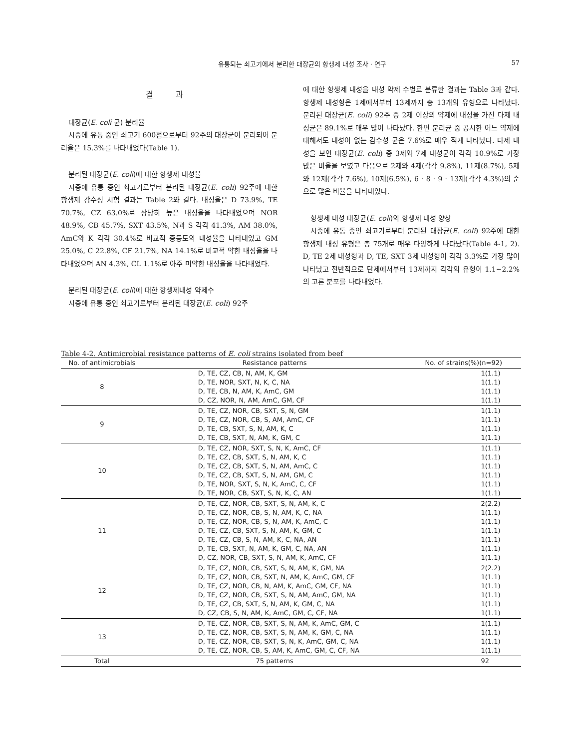유통되는 쇠고기에서 분리한 대장균의 항생제 내성 조사 · 연구 57
결 과
대장균(E. coli 균) 분리율
시중에 유통 중인 쇠고기 600점으로부터 92주의 대장균이 분리되어 분리율은 15.3%를 나타내었다(Table 1).
분리된 대장균(E. coli)에 대한 항생제 내성율
시중에 유통 중인 쇠고기로부터 분리된 대장균(E. coli) 92주에 대한 항생제 감수성 시험 결과는 Table 2와 같다. 내성율은 D 73.9%, TE 70.7%, CZ 63.0%로 상당히 높은 내성율을 나타내었으며 NOR 48.9%, CB 45.7%, SXT 43.5%, N과 S 각각 41.3%, AM 38.0%, AmC와 K 각각 30.4%로 비교적 중등도의 내성율을 나타내었고 GM 25.0%, C 22.8%, CF 21.7%, NA 14.1%로 비교적 약한 내성율을 나타내었으며 AN 4.3%, CL 1.1%로 아주 미약한 내성율을 나타내었다.
분리된 대장균(E. coli)에 대한 항생제내성 약제수
시중에 유통 중인 쇠고기로부터 분리된 대장균(E. coli) 92주
에 대한 항생제 내성을 내성 약제 수별로 분류한 결과는 Table 3과 같다. 항생제 내성형은 1제에서부터 13제까지 총 13개의 유형으로 나타났다. 분리된 대장균(E. coli) 92주 중 2제 이상의 약제에 내성을 가진 다제 내성균은 89.1%로 매우 많이 나타났다. 한편 분리균 중 공시한 어느 약제에 대해서도 내성이 없는 감수성 균은 7.6%로 매우 적게 나타났다. 다제 내성을 보인 대장균(E. coli) 중 3제와 7제 내성균이 각각 10.9%로 가장 많은 비율을 보였고 다음으로 2제와 4제(각각 9.8%), 11제(8.7%), 5제와 12제(각각 7.6%), 10제(6.5%), 6 · 8 · 9 · 13제(각각 4.3%)의 순으로 많은 비율을 나타내었다.
항생제 내성 대장균(E. coli)의 항생제 내성 양상
시중에 유통 중인 쇠고기로부터 분리된 대장균(E. coli) 92주에 대한 항생제 내성 유형은 총 75개로 매우 다양하게 나타났다(Table 4-1, 2). D, TE 2제 내성형과 D, TE, SXT 3제 내성형이 각각 3.3%로 가장 많이 나타났고 전반적으로 단제에서부터 13제까지 각각의 유형이 1.1~2.2%의 고른 분포를 나타내었다.
Table 4-2. Antimicrobial resistance patterns of E. coli strains isolated from beef
| No. of antimicrobials | Resistance patterns | No. of strains(%)(n=92) |
| --- | --- | --- |
| 8 | D, TE, CZ, CB, N, AM, K, GM D, TE, NOR, SXT, N, K, C, NA D, TE, CB, N, AM, K, AmC, GM D, CZ, NOR, N, AM, AmC, GM, CF | 1(1.1) 1(1.1) 1(1.1) 1(1.1) |
| 9 | D, TE, CZ, NOR, CB, SXT, S, N, GM D, TE, CZ, NOR, CB, S, AM, AmC, CF D, TE, CB, SXT, S, N, AM, K, C D, TE, CB, SXT, N, AM, K, GM, C | 1(1.1) 1(1.1) 1(1.1) 1(1.1) |
| 10 | D, TE, CZ, NOR, SXT, S, N, K, AmC, CF D, TE, CZ, CB, SXT, S, N, AM, K, C D, TE, CZ, CB, SXT, S, N, AM, AmC, C D, TE, CZ, CB, SXT, S, N, AM, GM, C D, TE, NOR, SXT, S, N, K, AmC, C, CF D, TE, NOR, CB, SXT, S, N, K, C, AN | 1(1.1) 1(1.1) 1(1.1) 1(1.1) 1(1.1) 1(1.1) |
| 11 | D, TE, CZ, NOR, CB, SXT, S, N, AM, K, C D, TE, CZ, NOR, CB, S, N, AM, K, C, NA D, TE, CZ, NOR, CB, S, N, AM, K, AmC, C D, TE, CZ, CB, SXT, S, N, AM, K, GM, C D, TE, CZ, CB, S, N, AM, K, C, NA, AN D, TE, CB, SXT, N, AM, K, GM, C, NA, AN D, CZ, NOR, CB, SXT, S, N, AM, K, AmC, CF | 2(2.2) 1(1.1) 1(1.1) 1(1.1) 1(1.1) 1(1.1) 1(1.1) |
| 12 | D, TE, CZ, NOR, CB, SXT, S, N, AM, K, GM, NA D, TE, CZ, NOR, CB, SXT, N, AM, K, AmC, GM, CF D, TE, CZ, NOR, CB, N, AM, K, AmC, GM, CF, NA D, TE, CZ, NOR, CB, SXT, S, N, AM, AmC, GM, NA D, TE, CZ, CB, SXT, S, N, AM, K, GM, C, NA D, CZ, CB, S, N, AM, K, AmC, GM, C, CF, NA | 2(2.2) 1(1.1) 1(1.1) 1(1.1) 1(1.1) 1(1.1) |
| 13 | D, TE, CZ, NOR, CB, SXT, S, N, AM, K, AmC, GM, C D, TE, CZ, NOR, CB, SXT, S, N, AM, K, GM, C, NA D, TE, CZ, NOR, CB, SXT, S, N, K, AmC, GM, C, NA D, TE, CZ, NOR, CB, S, AM, K, AmC, GM, C, CF, NA | 1(1.1) 1(1.1) 1(1.1) 1(1.1) |
| Total | 75 patterns | 92 |